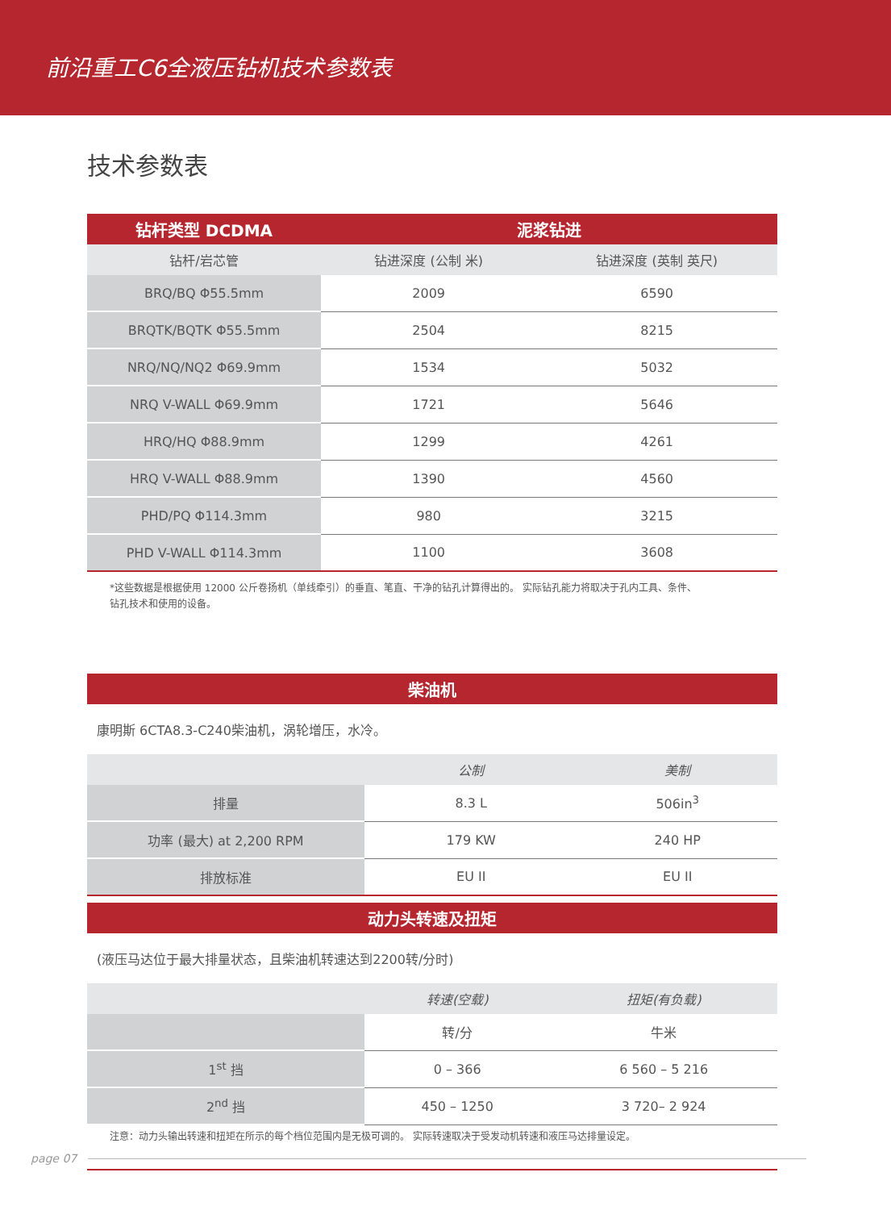前沿重工C6全液压钻机技术参数表
技术参数表
| 钻杆类型 DCDMA | 泥浆钻进 | |
| --- | --- | --- |
| 钻杆/岩芯管 | 钻进深度 (公制 米) | 钻进深度 (英制 英尺) |
| BRQ/BQ Φ55.5mm | 2009 | 6590 |
| BRQTK/BQTK Φ55.5mm | 2504 | 8215 |
| NRQ/NQ/NQ2 Φ69.9mm | 1534 | 5032 |
| NRQ V-WALL Φ69.9mm | 1721 | 5646 |
| HRQ/HQ Φ88.9mm | 1299 | 4261 |
| HRQ V-WALL Φ88.9mm | 1390 | 4560 |
| PHD/PQ Φ114.3mm | 980 | 3215 |
| PHD V-WALL Φ114.3mm | 1100 | 3608 |
*这些数据是根据使用 12000 公斤卷扬机（单线牵引）的垂直、笔直、干净的钻孔计算得出的。 实际钻孔能力将取决于孔内工具、条件、
钻孔技术和使用的设备。
| 柴油机 | | |
| --- | --- | --- |
| 康明斯 6CTA8.3-C240柴油机，涡轮增压，水冷。 | | |
| | 公制 | 美制 |
| 排量 | 8.3 L | 506in<sup>3</sup> |
| 功率 (最大) at 2,200 RPM | 179 KW | 240 HP |
| 排放标准 | EU II | EU II |
| 动力头转速及扭矩 | | |
| --- | --- | --- |
| (液压马达位于最大排量状态，且柴油机转速达到2200转/分时) | | |
| | 转速(空载) | 扭矩(有负载) |
| | 转/分 | 牛米 |
| 1<sup>st</sup> 挡 | 0 – 366 | 6 560 – 5 216 |
| 2<sup>nd</sup> 挡 | 450 – 1250 | 3 720– 2 924 |
注意：动力头输出转速和扭矩在所示的每个档位范围内是无极可调的。 实际转速取决于受发动机转速和液压马达排量设定。
page 07